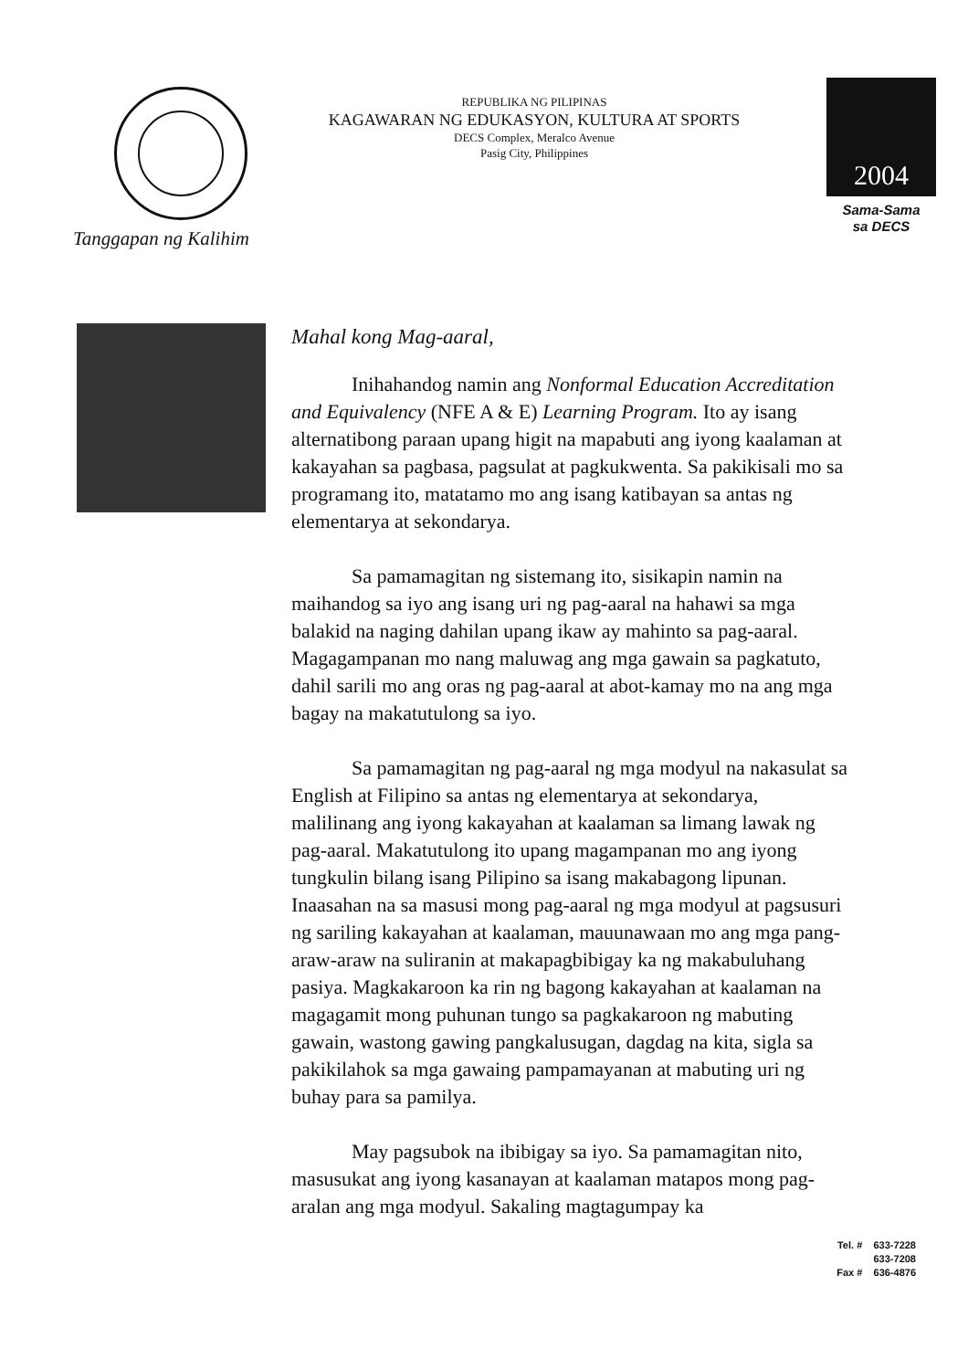Tanggapan ng Kalihim
REPUBLIKA NG PILIPINAS
KAGAWARAN NG EDUKASYON, KULTURA AT SPORTS
DECS Complex, Meralco Avenue
Pasig City, Philippines
2004
Sama-Sama
sa DECS
Mahal kong Mag-aaral,
Inihahandog namin ang Nonformal Education Accreditation and Equivalency (NFE A & E) Learning Program. Ito ay isang alternatibong paraan upang higit na mapabuti ang iyong kaalaman at kakayahan sa pagbasa, pagsulat at pagkukwenta. Sa pakikisali mo sa programang ito, matatamo mo ang isang katibayan sa antas ng elementarya at sekondarya.
Sa pamamagitan ng sistemang ito, sisikapin namin na maihandog sa iyo ang isang uri ng pag-aaral na hahawi sa mga balakid na naging dahilan upang ikaw ay mahinto sa pag-aaral. Magagampanan mo nang maluwag ang mga gawain sa pagkatuto, dahil sarili mo ang oras ng pag-aaral at abot-kamay mo na ang mga bagay na makatutulong sa iyo.
Sa pamamagitan ng pag-aaral ng mga modyul na nakasulat sa English at Filipino sa antas ng elementarya at sekondarya, malilinang ang iyong kakayahan at kaalaman sa limang lawak ng pag-aaral. Makatutulong ito upang magampanan mo ang iyong tungkulin bilang isang Pilipino sa isang makabagong lipunan. Inaasahan na sa masusi mong pag-aaral ng mga modyul at pagsusuri ng sariling kakayahan at kaalaman, mauunawaan mo ang mga pang-araw-araw na suliranin at makapagbibigay ka ng makabuluhang pasiya. Magkakaroon ka rin ng bagong kakayahan at kaalaman na magagamit mong puhunan tungo sa pagkakaroon ng mabuting gawain, wastong gawing pangkalusugan, dagdag na kita, sigla sa pakikilahok sa mga gawaing pampamayanan at mabuting uri ng buhay para sa pamilya.
May pagsubok na ibibigay sa iyo. Sa pamamagitan nito, masusukat ang iyong kasanayan at kaalaman matapos mong pag-aralan ang mga modyul. Sakaling magtagumpay ka
Tel. # 633-7228
633-7208
Fax # 636-4876